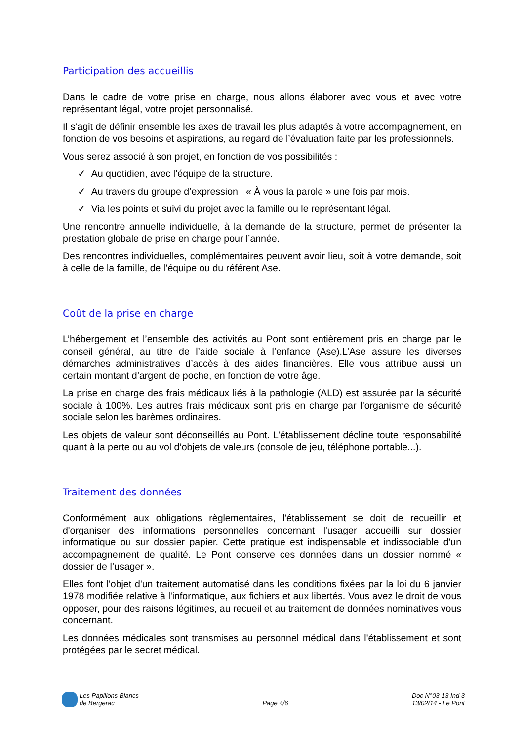Participation des accueillis
Dans le cadre de votre prise en charge, nous allons élaborer avec vous et avec votre représentant légal, votre projet personnalisé.
Il s’agit de définir ensemble les axes de travail les plus adaptés à votre accompagnement, en fonction de vos besoins et aspirations, au regard de l’évaluation faite par les professionnels.
Vous serez associé à son projet, en fonction de vos possibilités :
✓ Au quotidien, avec l’équipe de la structure.
✓ Au travers du groupe d’expression : « À vous la parole » une fois par mois.
✓ Via les points et suivi du projet avec la famille ou le représentant légal.
Une rencontre annuelle individuelle, à la demande de la structure, permet de présenter la prestation globale de prise en charge pour l’année.
Des rencontres individuelles, complémentaires peuvent avoir lieu, soit à votre demande, soit à celle de la famille, de l’équipe ou du référent Ase.
Coût de la prise en charge
L’hébergement et l’ensemble des activités au Pont sont entièrement pris en charge par le conseil général, au titre de l’aide sociale à l’enfance (Ase).L’Ase assure les diverses démarches administratives d’accès à des aides financières. Elle vous attribue aussi un certain montant d’argent de poche, en fonction de votre âge.
La prise en charge des frais médicaux liés à la pathologie (ALD) est assurée par la sécurité sociale à 100%. Les autres frais médicaux sont pris en charge par l’organisme de sécurité sociale selon les barèmes ordinaires.
Les objets de valeur sont déconseillés au Pont. L’établissement décline toute responsabilité quant à la perte ou au vol d’objets de valeurs (console de jeu, téléphone portable...).
Traitement des données
Conformément aux obligations règlementaires, l'établissement se doit de recueillir et d'organiser des informations personnelles concernant l'usager accueilli sur dossier informatique ou sur dossier papier. Cette pratique est indispensable et indissociable d'un accompagnement de qualité. Le Pont conserve ces données dans un dossier nommé « dossier de l’usager ».
Elles font l'objet d'un traitement automatisé dans les conditions fixées par la loi du 6 janvier 1978 modifiée relative à l'informatique, aux fichiers et aux libertés. Vous avez le droit de vous opposer, pour des raisons légitimes, au recueil et au traitement de données nominatives vous concernant.
Les données médicales sont transmises au personnel médical dans l'établissement et sont protégées par le secret médical.
Les Papillons Blancs
de Bergerac
Page 4/6
Doc N°03-13 Ind 3
13/02/14 - Le Pont